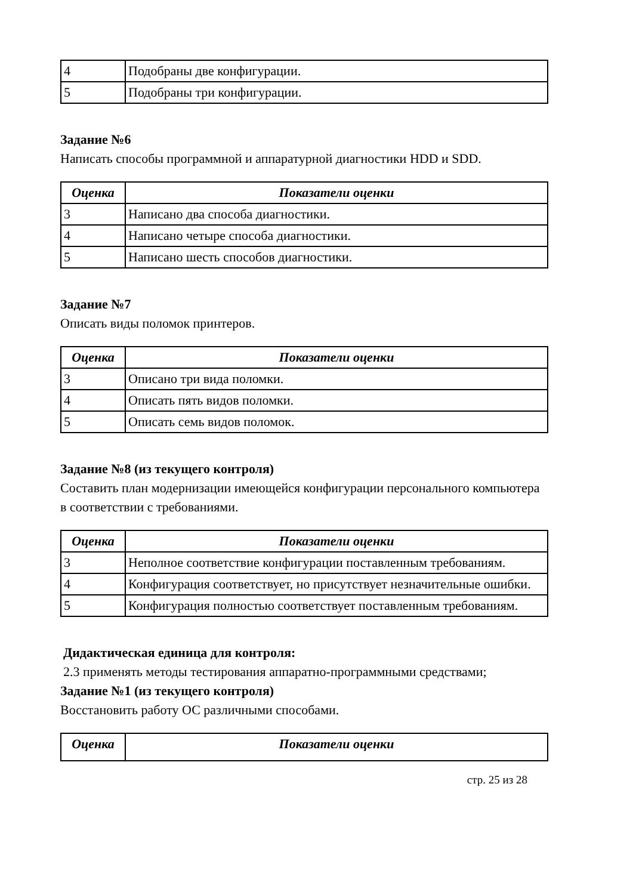| 4 | Подобраны две конфигурации. |
| 5 | Подобраны три конфигурации. |
Задание №6
Написать способы программной и аппаратурной диагностики HDD и SDD.
| Оценка | Показатели оценки |
| --- | --- |
| 3 | Написано два способа диагностики. |
| 4 | Написано четыре способа диагностики. |
| 5 | Написано шесть способов диагностики. |
Задание №7
Описать виды поломок принтеров.
| Оценка | Показатели оценки |
| --- | --- |
| 3 | Описано три вида поломки. |
| 4 | Описать пять видов поломки. |
| 5 | Описать семь видов поломок. |
Задание №8 (из текущего контроля)
Составить план модернизации имеющейся конфигурации персонального компьютера в соответствии с требованиями.
| Оценка | Показатели оценки |
| --- | --- |
| 3 | Неполное соответствие конфигурации поставленным требованиям. |
| 4 | Конфигурация соответствует, но присутствует незначительные ошибки. |
| 5 | Конфигурация полностью соответствует поставленным требованиям. |
Дидактическая единица для контроля:
2.3 применять методы тестирования аппаратно-программными средствами;
Задание №1 (из текущего контроля)
Восстановить работу ОС различными способами.
| Оценка | Показатели оценки |
| --- | --- |
стр. 25 из 28